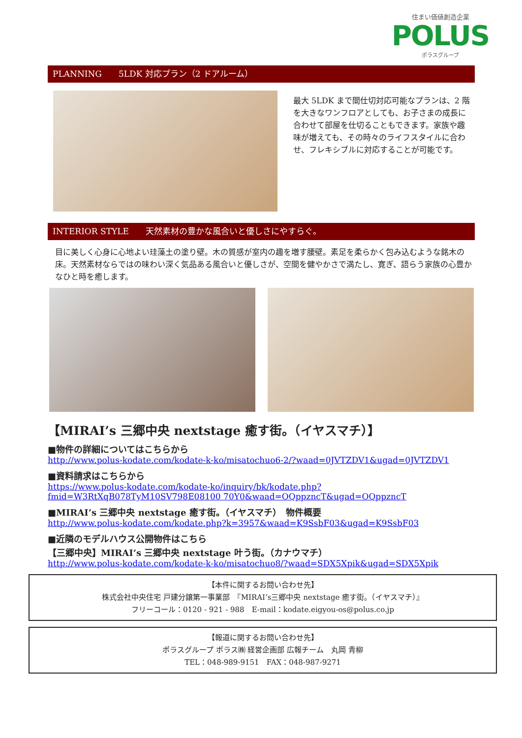住まい価値創造企業
POLUS
ポラスグループ
PLANNING　　5LDK 対応プラン（2 ドアルーム）
最大 5LDK まで間仕切対応可能なプランは、2 階を大きなワンフロアとしても、お子さまの成長に合わせて部屋を仕切ることもできます。家族や趣味が増えても、その時々のライフスタイルに合わせ、フレキシブルに対応することが可能です。
INTERIOR STYLE　　天然素材の豊かな風合いと優しさにやすらぐ。
目に美しく心身に心地よい珪藻土の塗り壁。木の質感が室内の趣を増す腰壁。素足を柔らかく包み込むような銘木の床。天然素材ならではの味わい深く気品ある風合いと優しさが、空間を健やかさで満たし、寛ぎ、語らう家族の心豊かなひと時を癒します。
【MIRAI’s 三郷中央 nextstage 癒す街。（イヤスマチ）】
■物件の詳細についてはこちらから
http://www.polus-kodate.com/kodate-k-ko/misatochuo6-2/?waad=0JVTZDV1&ugad=0JVTZDV1
■資料請求はこちらから
https://www.polus-kodate.com/kodate-ko/inquiry/bk/kodate.php?fmid=W3RtXqB078TyM10SV798E08100 70Y0&waad=OQppzncT&ugad=OQppzncT
■MIRAI’s 三郷中央 nextstage 癒す街。（イヤスマチ）　物件概要
http://www.polus-kodate.com/kodate.php?k=3957&waad=K9SsbF03&ugad=K9SsbF03
■近隣のモデルハウス公開物件はこちら
【三郷中央】MIRAI’s 三郷中央 nextstage 叶う街。（カナウマチ）
http://www.polus-kodate.com/kodate-k-ko/misatochuo8/?waad=SDX5Xpik&ugad=SDX5Xpik
【本件に関するお問い合わせ先】
株式会社中央住宅 戸建分譲第一事業部　『MIRAI’s三郷中央 nextstage 癒す街。（イヤスマチ）』
フリーコール：0120 - 921 - 988　E-mail：kodate.eigyou-os@polus.co.jp
【報道に関するお問い合わせ先】
ポラスグループ ポラス㈱ 経営企画部 広報チーム　丸岡 青柳
TEL：048-989-9151　FAX：048-987-9271